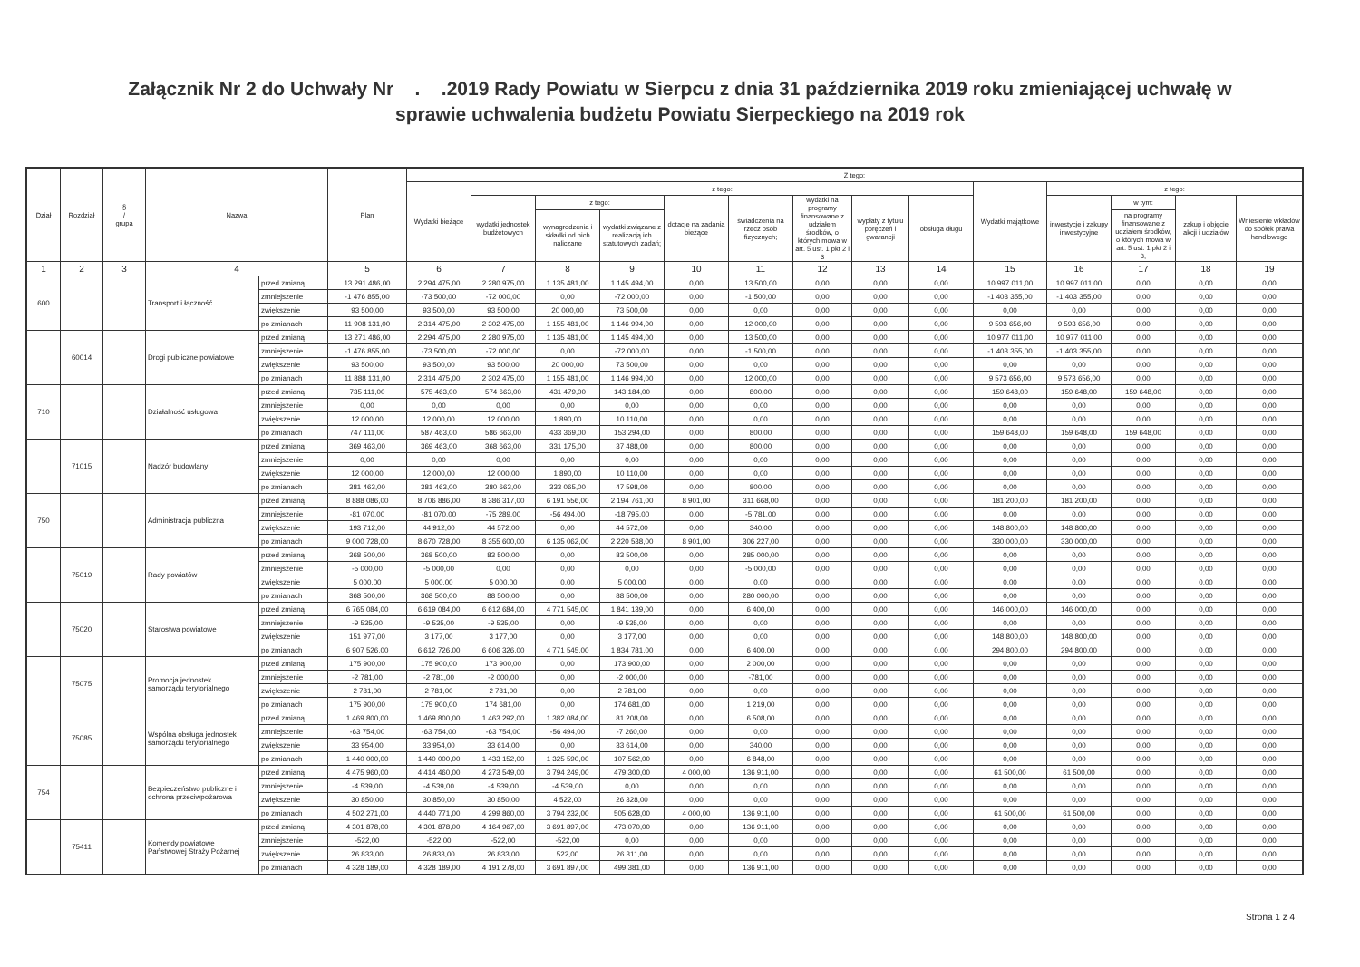Załącznik Nr 2 do Uchwały Nr . .2019 Rady Powiatu w Sierpcu z dnia 31 października 2019 roku zmieniającej uchwałę w
sprawie uchwalenia budżetu Powiatu Sierpeckiego na 2019 rok
| Dział | Rozdział | § / grupa | Nazwa | | Plan | Z tego: | | | | | | | | | | | | | |
| --- | --- | --- | --- | --- | --- | --- | --- | --- | --- | --- | --- | --- | --- | --- | --- | --- | --- | --- | --- |
| | | | | | | Wydatki bieżące | z tego: | | | | | | | | Wydatki majątkowe | z tego: | | | |
| | | | | | | | wydatki jednostek budżetowych | z tego: | | dotacje na zadania bieżące | świadczenia na rzecz osób fizycznych; | wydatki na programy finansowane z udziałem środków, o których mowa w art. 5 ust. 1 pkt 2 i 3 | wypłaty z tytułu poręczeń i gwarancji | obsługa długu | | inwestycje i zakupy inwestycyjne | w tym: | zakup i objęcie akcji i udziałów | Wniesienie wkładów do spółek prawa handlowego |
| | | | | | | | | wynagrodzenia i składki od nich naliczane | wydatki związane z realizacją ich statutowych zadań; | | | | | | | | na programy finansowane z udziałem środków, o których mowa w art. 5 ust. 1 pkt 2 i 3, | | |
| 1 | 2 | 3 | 4 | | 5 | 6 | 7 | 8 | 9 | 10 | 11 | 12 | 13 | 14 | 15 | 16 | 17 | 18 | 19 |
| 600 | | | Transport i łączność | przed zmianą | 13 291 486,00 | 2 294 475,00 | 2 280 975,00 | 1 135 481,00 | 1 145 494,00 | 0,00 | 13 500,00 | 0,00 | 0,00 | 0,00 | 10 997 011,00 | 10 997 011,00 | 0,00 | 0,00 | 0,00 |
| | | | | zmniejszenie | -1 476 855,00 | -73 500,00 | -72 000,00 | 0,00 | -72 000,00 | 0,00 | -1 500,00 | 0,00 | 0,00 | 0,00 | -1 403 355,00 | -1 403 355,00 | 0,00 | 0,00 | 0,00 |
| | | | | zwiększenie | 93 500,00 | 93 500,00 | 93 500,00 | 20 000,00 | 73 500,00 | 0,00 | 0,00 | 0,00 | 0,00 | 0,00 | 0,00 | 0,00 | 0,00 | 0,00 | 0,00 |
| | | | | po zmianach | 11 908 131,00 | 2 314 475,00 | 2 302 475,00 | 1 155 481,00 | 1 146 994,00 | 0,00 | 12 000,00 | 0,00 | 0,00 | 0,00 | 9 593 656,00 | 9 593 656,00 | 0,00 | 0,00 | 0,00 |
| | 60014 | | Drogi publiczne powiatowe | przed zmianą | 13 271 486,00 | 2 294 475,00 | 2 280 975,00 | 1 135 481,00 | 1 145 494,00 | 0,00 | 13 500,00 | 0,00 | 0,00 | 0,00 | 10 977 011,00 | 10 977 011,00 | 0,00 | 0,00 | 0,00 |
| | | | | zmniejszenie | -1 476 855,00 | -73 500,00 | -72 000,00 | 0,00 | -72 000,00 | 0,00 | -1 500,00 | 0,00 | 0,00 | 0,00 | -1 403 355,00 | -1 403 355,00 | 0,00 | 0,00 | 0,00 |
| | | | | zwiększenie | 93 500,00 | 93 500,00 | 93 500,00 | 20 000,00 | 73 500,00 | 0,00 | 0,00 | 0,00 | 0,00 | 0,00 | 0,00 | 0,00 | 0,00 | 0,00 | 0,00 |
| | | | | po zmianach | 11 888 131,00 | 2 314 475,00 | 2 302 475,00 | 1 155 481,00 | 1 146 994,00 | 0,00 | 12 000,00 | 0,00 | 0,00 | 0,00 | 9 573 656,00 | 9 573 656,00 | 0,00 | 0,00 | 0,00 |
| 710 | | | Działalność usługowa | przed zmianą | 735 111,00 | 575 463,00 | 574 663,00 | 431 479,00 | 143 184,00 | 0,00 | 800,00 | 0,00 | 0,00 | 0,00 | 159 648,00 | 159 648,00 | 159 648,00 | 0,00 | 0,00 |
| | | | | zmniejszenie | 0,00 | 0,00 | 0,00 | 0,00 | 0,00 | 0,00 | 0,00 | 0,00 | 0,00 | 0,00 | 0,00 | 0,00 | 0,00 | 0,00 | 0,00 |
| | | | | zwiększenie | 12 000,00 | 12 000,00 | 12 000,00 | 1 890,00 | 10 110,00 | 0,00 | 0,00 | 0,00 | 0,00 | 0,00 | 0,00 | 0,00 | 0,00 | 0,00 | 0,00 |
| | | | | po zmianach | 747 111,00 | 587 463,00 | 586 663,00 | 433 369,00 | 153 294,00 | 0,00 | 800,00 | 0,00 | 0,00 | 0,00 | 159 648,00 | 159 648,00 | 159 648,00 | 0,00 | 0,00 |
| | 71015 | | Nadzór budowlany | przed zmianą | 369 463,00 | 369 463,00 | 368 663,00 | 331 175,00 | 37 488,00 | 0,00 | 800,00 | 0,00 | 0,00 | 0,00 | 0,00 | 0,00 | 0,00 | 0,00 | 0,00 |
| | | | | zmniejszenie | 0,00 | 0,00 | 0,00 | 0,00 | 0,00 | 0,00 | 0,00 | 0,00 | 0,00 | 0,00 | 0,00 | 0,00 | 0,00 | 0,00 | 0,00 |
| | | | | zwiększenie | 12 000,00 | 12 000,00 | 12 000,00 | 1 890,00 | 10 110,00 | 0,00 | 0,00 | 0,00 | 0,00 | 0,00 | 0,00 | 0,00 | 0,00 | 0,00 | 0,00 |
| | | | | po zmianach | 381 463,00 | 381 463,00 | 380 663,00 | 333 065,00 | 47 598,00 | 0,00 | 800,00 | 0,00 | 0,00 | 0,00 | 0,00 | 0,00 | 0,00 | 0,00 | 0,00 |
| 750 | | | Administracja publiczna | przed zmianą | 8 888 086,00 | 8 706 886,00 | 8 386 317,00 | 6 191 556,00 | 2 194 761,00 | 8 901,00 | 311 668,00 | 0,00 | 0,00 | 0,00 | 181 200,00 | 181 200,00 | 0,00 | 0,00 | 0,00 |
| | | | | zmniejszenie | -81 070,00 | -81 070,00 | -75 289,00 | -56 494,00 | -18 795,00 | 0,00 | -5 781,00 | 0,00 | 0,00 | 0,00 | 0,00 | 0,00 | 0,00 | 0,00 | 0,00 |
| | | | | zwiększenie | 193 712,00 | 44 912,00 | 44 572,00 | 0,00 | 44 572,00 | 0,00 | 340,00 | 0,00 | 0,00 | 0,00 | 148 800,00 | 148 800,00 | 0,00 | 0,00 | 0,00 |
| | | | | po zmianach | 9 000 728,00 | 8 670 728,00 | 8 355 600,00 | 6 135 062,00 | 2 220 538,00 | 8 901,00 | 306 227,00 | 0,00 | 0,00 | 0,00 | 330 000,00 | 330 000,00 | 0,00 | 0,00 | 0,00 |
| | 75019 | | Rady powiatów | przed zmianą | 368 500,00 | 368 500,00 | 83 500,00 | 0,00 | 83 500,00 | 0,00 | 285 000,00 | 0,00 | 0,00 | 0,00 | 0,00 | 0,00 | 0,00 | 0,00 | 0,00 |
| | | | | zmniejszenie | -5 000,00 | -5 000,00 | 0,00 | 0,00 | 0,00 | 0,00 | -5 000,00 | 0,00 | 0,00 | 0,00 | 0,00 | 0,00 | 0,00 | 0,00 | 0,00 |
| | | | | zwiększenie | 5 000,00 | 5 000,00 | 5 000,00 | 0,00 | 5 000,00 | 0,00 | 0,00 | 0,00 | 0,00 | 0,00 | 0,00 | 0,00 | 0,00 | 0,00 | 0,00 |
| | | | | po zmianach | 368 500,00 | 368 500,00 | 88 500,00 | 0,00 | 88 500,00 | 0,00 | 280 000,00 | 0,00 | 0,00 | 0,00 | 0,00 | 0,00 | 0,00 | 0,00 | 0,00 |
| | 75020 | | Starostwa powiatowe | przed zmianą | 6 765 084,00 | 6 619 084,00 | 6 612 684,00 | 4 771 545,00 | 1 841 139,00 | 0,00 | 6 400,00 | 0,00 | 0,00 | 0,00 | 146 000,00 | 146 000,00 | 0,00 | 0,00 | 0,00 |
| | | | | zmniejszenie | -9 535,00 | -9 535,00 | -9 535,00 | 0,00 | -9 535,00 | 0,00 | 0,00 | 0,00 | 0,00 | 0,00 | 0,00 | 0,00 | 0,00 | 0,00 | 0,00 |
| | | | | zwiększenie | 151 977,00 | 3 177,00 | 3 177,00 | 0,00 | 3 177,00 | 0,00 | 0,00 | 0,00 | 0,00 | 0,00 | 148 800,00 | 148 800,00 | 0,00 | 0,00 | 0,00 |
| | | | | po zmianach | 6 907 526,00 | 6 612 726,00 | 6 606 326,00 | 4 771 545,00 | 1 834 781,00 | 0,00 | 6 400,00 | 0,00 | 0,00 | 0,00 | 294 800,00 | 294 800,00 | 0,00 | 0,00 | 0,00 |
| | 75075 | | Promocja jednostek samorządu terytorialnego | przed zmianą | 175 900,00 | 175 900,00 | 173 900,00 | 0,00 | 173 900,00 | 0,00 | 2 000,00 | 0,00 | 0,00 | 0,00 | 0,00 | 0,00 | 0,00 | 0,00 | 0,00 |
| | | | | zmniejszenie | -2 781,00 | -2 781,00 | -2 000,00 | 0,00 | -2 000,00 | 0,00 | -781,00 | 0,00 | 0,00 | 0,00 | 0,00 | 0,00 | 0,00 | 0,00 | 0,00 |
| | | | | zwiększenie | 2 781,00 | 2 781,00 | 2 781,00 | 0,00 | 2 781,00 | 0,00 | 0,00 | 0,00 | 0,00 | 0,00 | 0,00 | 0,00 | 0,00 | 0,00 | 0,00 |
| | | | | po zmianach | 175 900,00 | 175 900,00 | 174 681,00 | 0,00 | 174 681,00 | 0,00 | 1 219,00 | 0,00 | 0,00 | 0,00 | 0,00 | 0,00 | 0,00 | 0,00 | 0,00 |
| | 75085 | | Wspólna obsługa jednostek samorządu terytorialnego | przed zmianą | 1 469 800,00 | 1 469 800,00 | 1 463 292,00 | 1 382 084,00 | 81 208,00 | 0,00 | 6 508,00 | 0,00 | 0,00 | 0,00 | 0,00 | 0,00 | 0,00 | 0,00 | 0,00 |
| | | | | zmniejszenie | -63 754,00 | -63 754,00 | -63 754,00 | -56 494,00 | -7 260,00 | 0,00 | 0,00 | 0,00 | 0,00 | 0,00 | 0,00 | 0,00 | 0,00 | 0,00 | 0,00 |
| | | | | zwiększenie | 33 954,00 | 33 954,00 | 33 614,00 | 0,00 | 33 614,00 | 0,00 | 340,00 | 0,00 | 0,00 | 0,00 | 0,00 | 0,00 | 0,00 | 0,00 | 0,00 |
| | | | | po zmianach | 1 440 000,00 | 1 440 000,00 | 1 433 152,00 | 1 325 590,00 | 107 562,00 | 0,00 | 6 848,00 | 0,00 | 0,00 | 0,00 | 0,00 | 0,00 | 0,00 | 0,00 | 0,00 |
| 754 | | | Bezpieczeństwo publiczne i ochrona przeciwpożarowa | przed zmianą | 4 475 960,00 | 4 414 460,00 | 4 273 549,00 | 3 794 249,00 | 479 300,00 | 4 000,00 | 136 911,00 | 0,00 | 0,00 | 0,00 | 61 500,00 | 61 500,00 | 0,00 | 0,00 | 0,00 |
| | | | | zmniejszenie | -4 539,00 | -4 539,00 | -4 539,00 | -4 539,00 | 0,00 | 0,00 | 0,00 | 0,00 | 0,00 | 0,00 | 0,00 | 0,00 | 0,00 | 0,00 | 0,00 |
| | | | | zwiększenie | 30 850,00 | 30 850,00 | 30 850,00 | 4 522,00 | 26 328,00 | 0,00 | 0,00 | 0,00 | 0,00 | 0,00 | 0,00 | 0,00 | 0,00 | 0,00 | 0,00 |
| | | | | po zmianach | 4 502 271,00 | 4 440 771,00 | 4 299 860,00 | 3 794 232,00 | 505 628,00 | 4 000,00 | 136 911,00 | 0,00 | 0,00 | 0,00 | 61 500,00 | 61 500,00 | 0,00 | 0,00 | 0,00 |
| | 75411 | | Komendy powiatowe Państwowej Straży Pożarnej | przed zmianą | 4 301 878,00 | 4 301 878,00 | 4 164 967,00 | 3 691 897,00 | 473 070,00 | 0,00 | 136 911,00 | 0,00 | 0,00 | 0,00 | 0,00 | 0,00 | 0,00 | 0,00 | 0,00 |
| | | | | zmniejszenie | -522,00 | -522,00 | -522,00 | -522,00 | 0,00 | 0,00 | 0,00 | 0,00 | 0,00 | 0,00 | 0,00 | 0,00 | 0,00 | 0,00 | 0,00 |
| | | | | zwiększenie | 26 833,00 | 26 833,00 | 26 833,00 | 522,00 | 26 311,00 | 0,00 | 0,00 | 0,00 | 0,00 | 0,00 | 0,00 | 0,00 | 0,00 | 0,00 | 0,00 |
| | | | | po zmianach | 4 328 189,00 | 4 328 189,00 | 4 191 278,00 | 3 691 897,00 | 499 381,00 | 0,00 | 136 911,00 | 0,00 | 0,00 | 0,00 | 0,00 | 0,00 | 0,00 | 0,00 | 0,00 |
Strona 1 z 4